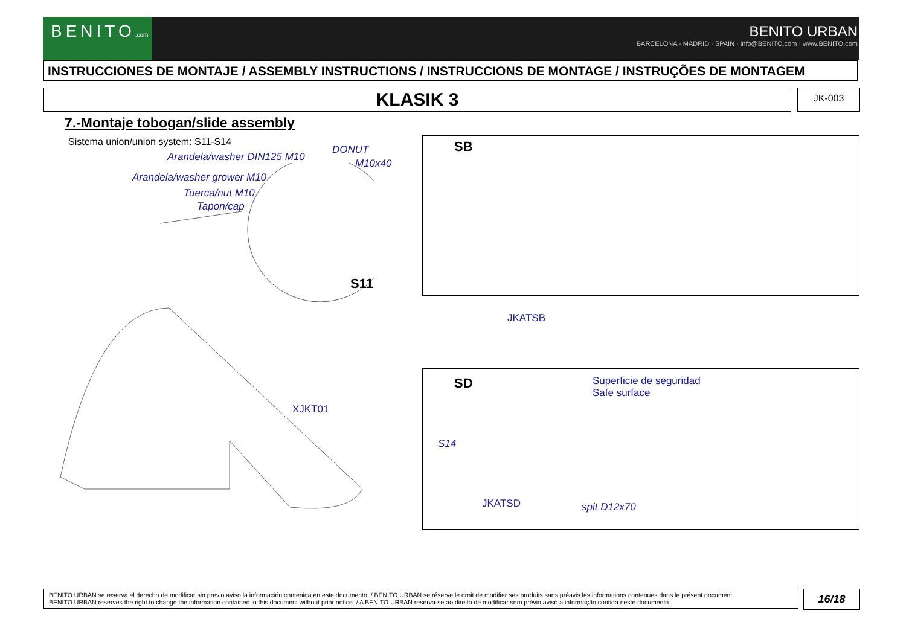BENITO.com
BENITO URBAN
BARCELONA - MADRID · SPAIN · info@BENITO.com · www.BENITO.com
INSTRUCCIONES DE MONTAJE / ASSEMBLY INSTRUCTIONS / INSTRUCCIONS DE MONTAGE / INSTRUÇÕES DE MONTAGEM
KLASIK 3 JK-003
7.-Montaje tobogan/slide assembly
Sistema union/union system: S11-S14
DONUT
Arandela/washer DIN125 M10
M10x40
Arandela/washer grower M10
Tuerca/nut M10
Tapon/cap
S11
XJKT01
SB
JKATSB
SD
Superficie de seguridad
Safe surface
S14
JKATSD spit D12x70
BENITO URBAN se reserva el derecho de modificar sin previo aviso la información contenida en este documento. / BENITO URBAN se réserve le droit de modifier ses produits sans préavis les informations contenues dans le présent document.
BENITO URBAN reserves the right to change the information contained in this document without prior notice. / A BENITO URBAN reserva-se ao direito de modificar sem prévio aviso a informação contida neste documento.
16/18